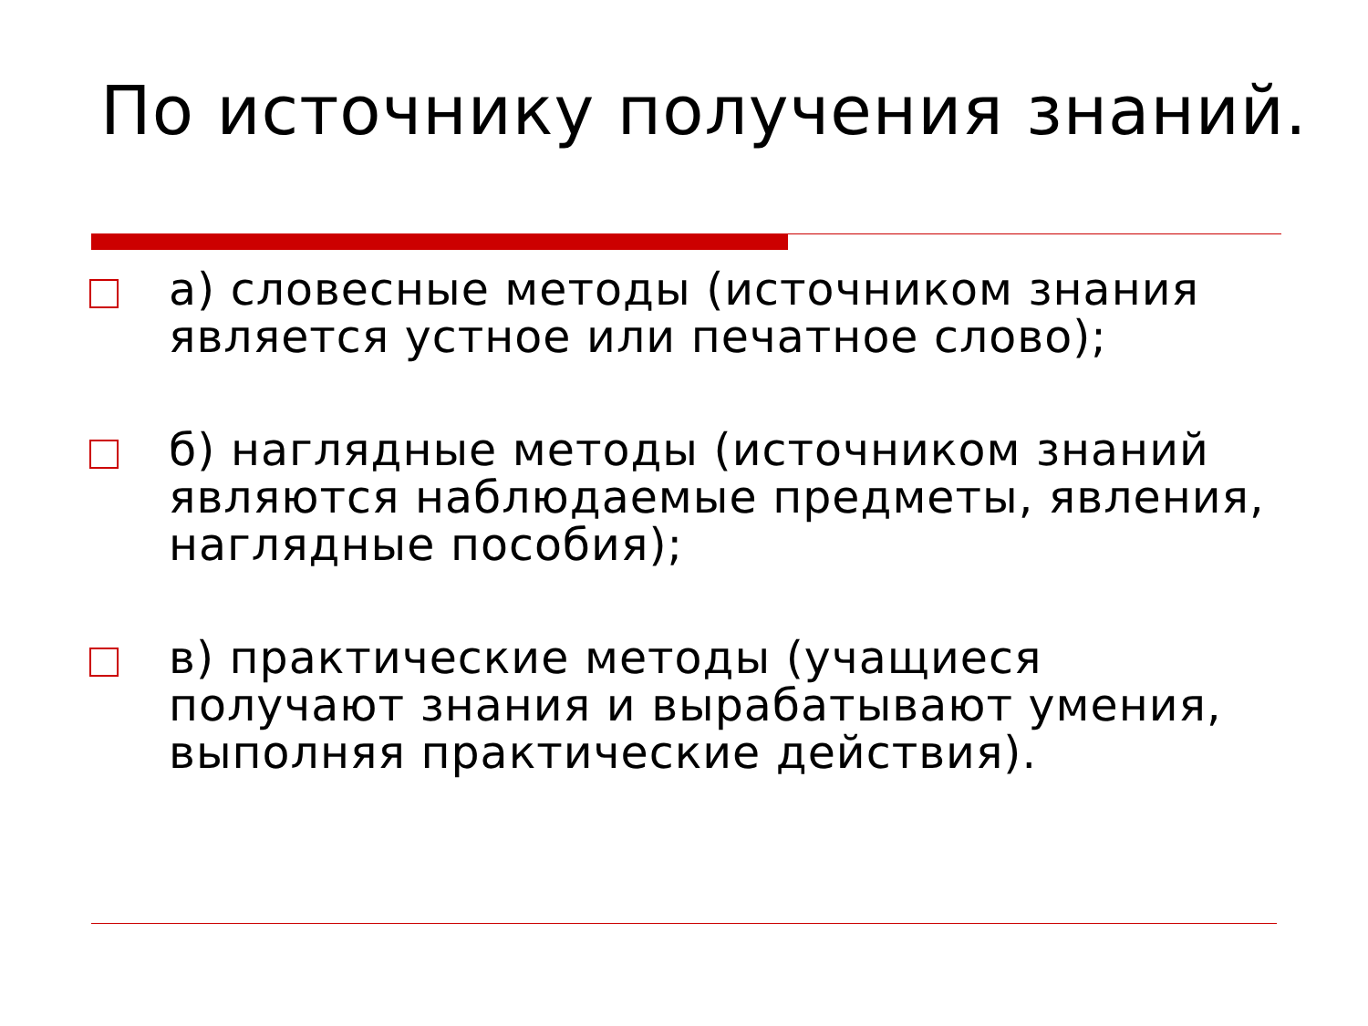По источнику получения знаний.
а) словесные методы (источником знания является устное или печатное слово);
б) наглядные методы (источником знаний являются наблюдаемые предметы, явления, наглядные пособия);
в) практические методы (учащиеся получают знания и вырабатывают умения, выполняя практические действия).